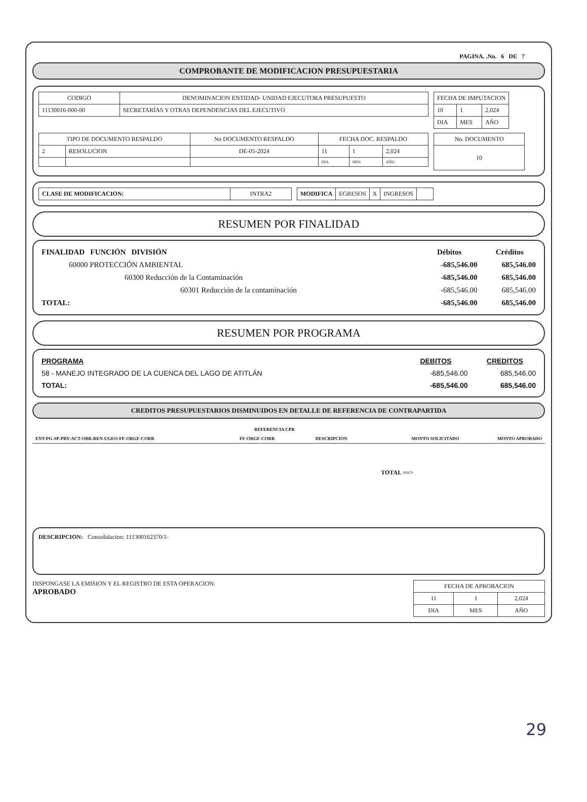PAGINA. .No. 6 DE 7
COMPROBANTE DE MODIFICACION PRESUPUESTARIA
| CODIGO | DENOMINACION ENTIDAD- UNIDAD EJECUTORA PRESUPUESTO |
| --- | --- |
| 11130016-000-00 | SECRETARÍAS Y OTRAS DEPENDENCIAS DEL EJECUTIVO |
| FECHA DE IMPUTACION | | |
| --- | --- | --- |
| 10 | 1 | 2,024 |
| DIA | MES | AÑO |
| TIPO DE DOCUMENTO RESPALDO | | No DOCUMENTO RESPALDO | FECHA DOC. RESPALDO | | |
| --- | --- | --- | --- | --- | --- |
| 2 | RESOLUCION | DE-05-2024 | 11 | 1 | 2,024 |
| | | | DIA | MES | AÑO |
| No. DOCUMENTO |
| --- |
| 10 |
| CLASE DE MODIFICACION: | INTRA2 |
| MODIFICA | EGRESOS | X | INGRESOS | |
RESUMEN POR FINALIDAD
| FINALIDAD FUNCIÓN DIVISIÓN | Débitos | Créditos |
| --- | --- | --- |
| 60000 PROTECCIÓN AMBIENTAL | -685,546.00 | 685,546.00 |
| 60300 Reducción de la Contaminación | -685,546.00 | 685,546.00 |
| 60301 Reducción de la contaminación | -685,546.00 | 685,546.00 |
| TOTAL: | -685,546.00 | 685,546.00 |
RESUMEN POR PROGRAMA
| PROGRAMA | DEBITOS | CREDITOS |
| --- | --- | --- |
| 58 - MANEJO INTEGRADO DE LA CUENCA DEL LAGO DE ATITLÁN | -685,546.00 | 685,546.00 |
| TOTAL: | -685,546.00 | 685,546.00 |
CREDITOS PRESUPUESTARIOS DISMINUIDOS EN DETALLE DE REFERENCIA DE CONTRAPARTIDA
| | REFERENCIA CPR | | | |
| --- | --- | --- | --- | --- |
| ENT-PG-SP-PRY-ACT-OBR-REN-UGEO-FF-ORGF-CORR | FF-ORGF-CORR | DESCRIPCION | MONTO SOLICITADO | MONTO APROBADO |
TOTAL ==>
DESCRIPCION: Consolidacion: 111300162370/1-
DISPONGASE LA EMISION Y EL REGISTRO DE ESTA OPERACION:
APROBADO
| FECHA DE APROBACION | | |
| --- | --- | --- |
| 11 | 1 | 2,024 |
| DIA | MES | AÑO |
29